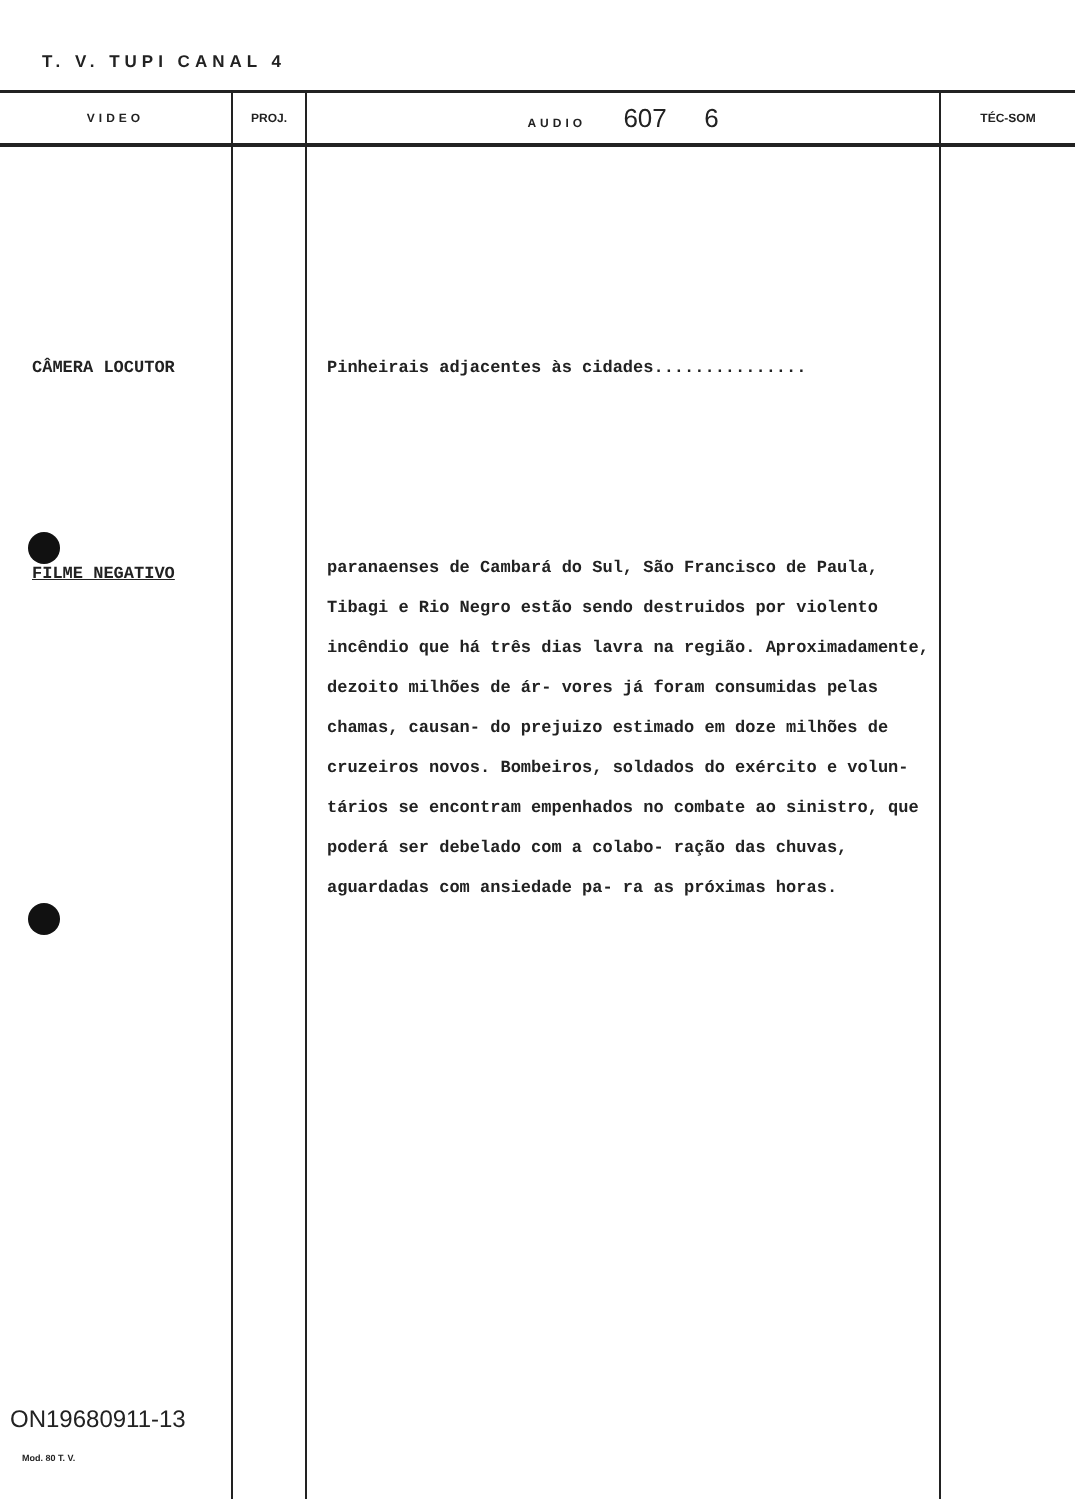T. V. TUPI CANAL 4
| VIDEO | PROJ. | AUDIO 607 6 | TÉC-SOM |
| --- | --- | --- | --- |
| CÂMERA LOCUTOR FILME NEGATIVO ON19680911-13 Mod. 80 T. V. | | Pinheirais adjacentes às cidades............... paranaenses de Cambará do Sul, São Francisco de Paula, Tibagi e Rio Negro estão sendo destruidos por violento incêndio que há três dias lavra na região. Aproximadamente, dezoito milhões de ár- vores já foram consumidas pelas chamas, causan- do prejuizo estimado em doze milhões de cruzeiros novos. Bombeiros, soldados do exército e volun- tários se encontram empenhados no combate ao sinistro, que poderá ser debelado com a colabo- ração das chuvas, aguardadas com ansiedade pa- ra as próximas horas. | |